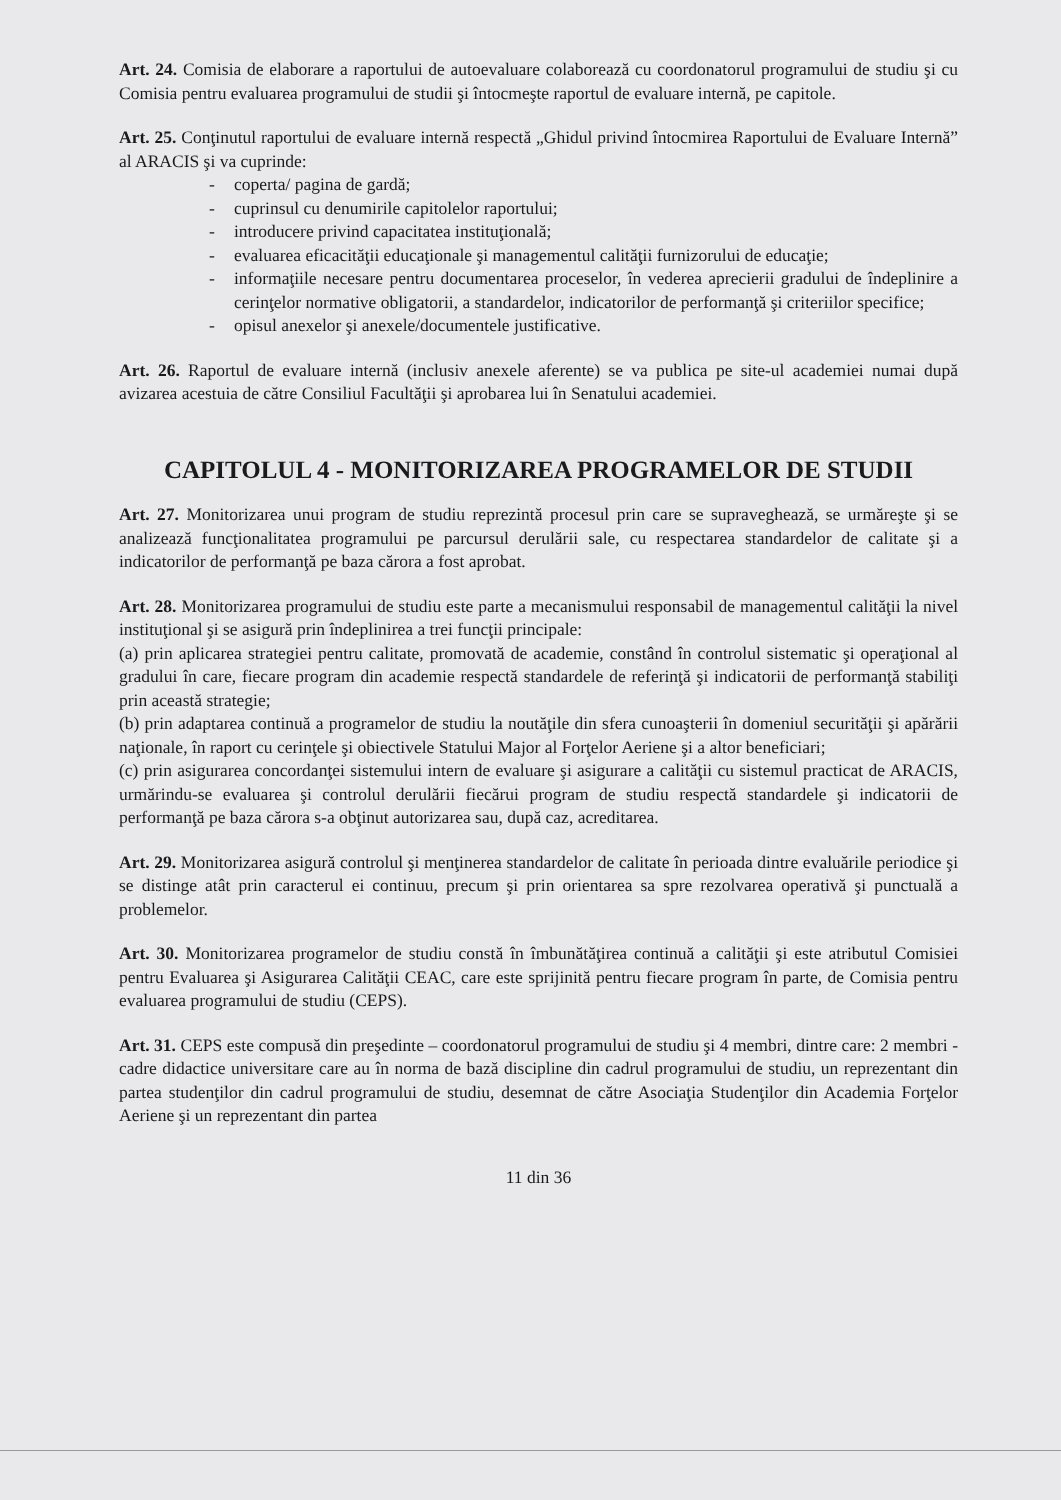Art. 24. Comisia de elaborare a raportului de autoevaluare colaborează cu coordonatorul programului de studiu şi cu Comisia pentru evaluarea programului de studii şi întocmeşte raportul de evaluare internă, pe capitole.
Art. 25. Conţinutul raportului de evaluare internă respectă „Ghidul privind întocmirea Raportului de Evaluare Internă” al ARACIS şi va cuprinde:
- coperta/ pagina de gardă;
- cuprinsul cu denumirile capitolelor raportului;
- introducere privind capacitatea instituţională;
- evaluarea eficacităţii educaţionale şi managementul calităţii furnizorului de educaţie;
- informaţiile necesare pentru documentarea proceselor, în vederea aprecierii gradului de îndeplinire a cerinţelor normative obligatorii, a standardelor, indicatorilor de performanţă şi criteriilor specifice;
- opisul anexelor şi anexele/documentele justificative.
Art. 26. Raportul de evaluare internă (inclusiv anexele aferente) se va publica pe site-ul academiei numai după avizarea acestuia de către Consiliul Facultăţii şi aprobarea lui în Senatului academiei.
CAPITOLUL 4 - MONITORIZAREA PROGRAMELOR DE STUDII
Art. 27. Monitorizarea unui program de studiu reprezintă procesul prin care se supraveghează, se urmăreşte şi se analizează funcţionalitatea programului pe parcursul derulării sale, cu respectarea standardelor de calitate şi a indicatorilor de performanţă pe baza cărora a fost aprobat.
Art. 28. Monitorizarea programului de studiu este parte a mecanismului responsabil de managementul calităţii la nivel instituţional şi se asigură prin îndeplinirea a trei funcţii principale:
(a) prin aplicarea strategiei pentru calitate, promovată de academie, constând în controlul sistematic şi operaţional al gradului în care, fiecare program din academie respectă standardele de referinţă şi indicatorii de performanţă stabiliţi prin această strategie;
(b) prin adaptarea continuă a programelor de studiu la noutăţile din sfera cunoaşterii în domeniul securităţii şi apărării naţionale, în raport cu cerinţele şi obiectivele Statului Major al Forţelor Aeriene şi a altor beneficiari;
(c) prin asigurarea concordanţei sistemului intern de evaluare şi asigurare a calităţii cu sistemul practicat de ARACIS, urmărindu-se evaluarea şi controlul derulării fiecărui program de studiu respectă standardele şi indicatorii de performanţă pe baza cărora s-a obţinut autorizarea sau, după caz, acreditarea.
Art. 29. Monitorizarea asigură controlul şi menţinerea standardelor de calitate în perioada dintre evaluările periodice şi se distinge atât prin caracterul ei continuu, precum şi prin orientarea sa spre rezolvarea operativă şi punctuală a problemelor.
Art. 30. Monitorizarea programelor de studiu constă în îmbunătăţirea continuă a calităţii şi este atributul Comisiei pentru Evaluarea şi Asigurarea Calităţii CEAC, care este sprijinită pentru fiecare program în parte, de Comisia pentru evaluarea programului de studiu (CEPS).
Art. 31. CEPS este compusă din preşedinte – coordonatorul programului de studiu şi 4 membri, dintre care: 2 membri - cadre didactice universitare care au în norma de bază discipline din cadrul programului de studiu, un reprezentant din partea studenţilor din cadrul programului de studiu, desemnat de către Asociaţia Studenţilor din Academia Forţelor Aeriene şi un reprezentant din partea
11 din 36